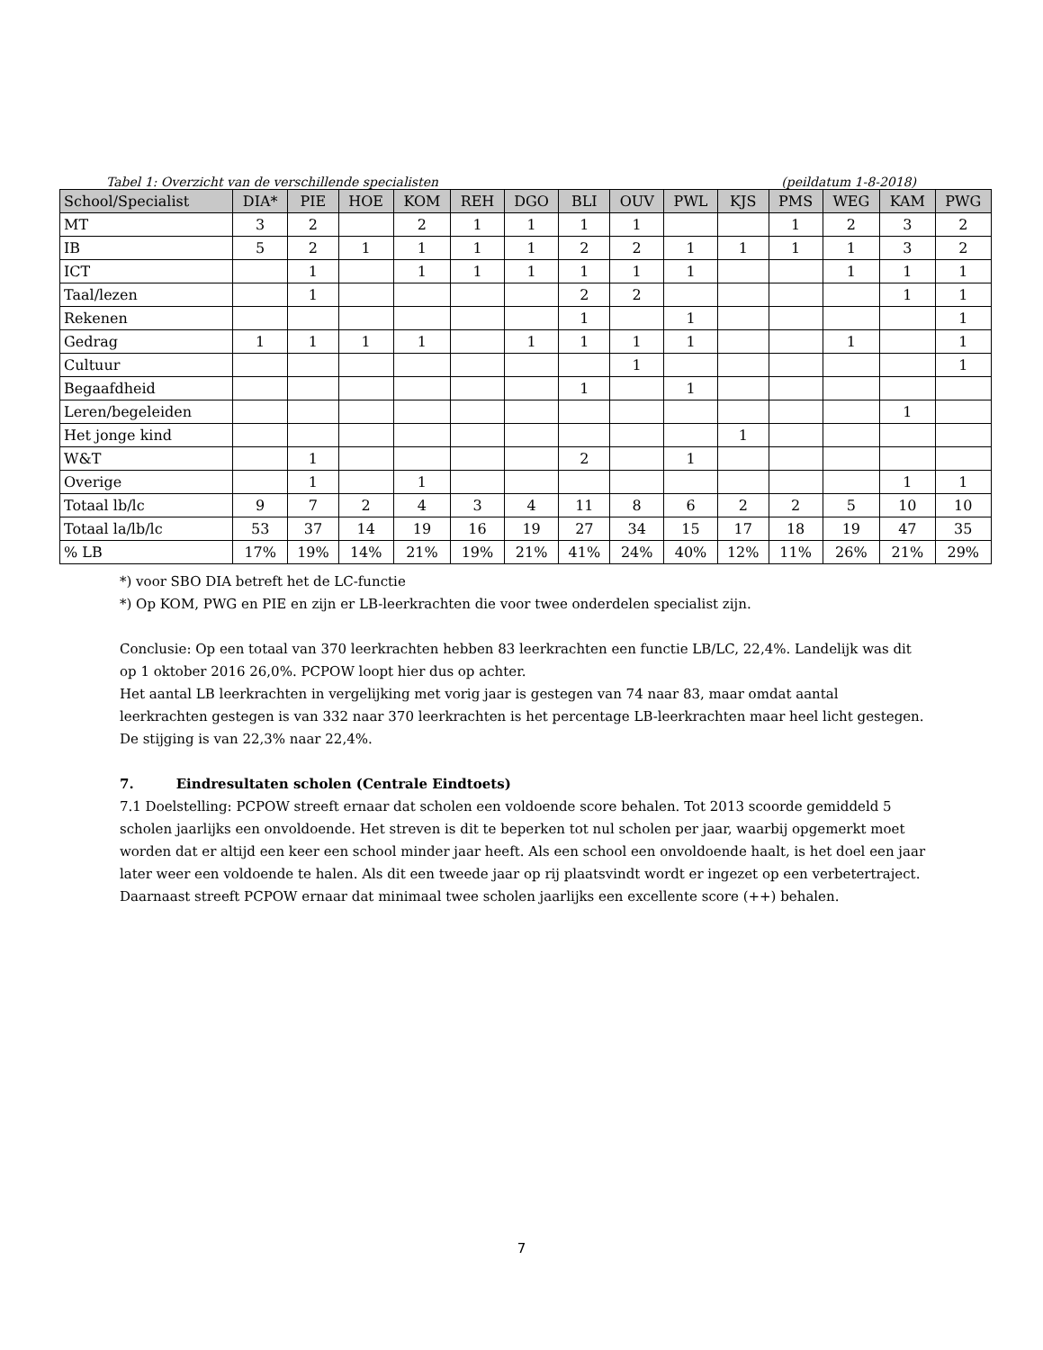Tabel 1: Overzicht van de verschillende specialisten (peildatum 1-8-2018)
| School/Specialist | DIA* | PIE | HOE | KOM | REH | DGO | BLI | OUV | PWL | KJS | PMS | WEG | KAM | PWG |
| --- | --- | --- | --- | --- | --- | --- | --- | --- | --- | --- | --- | --- | --- | --- |
| MT | 3 | 2 | | 2 | 1 | 1 | 1 | 1 | | | 1 | 2 | 3 | 2 |
| IB | 5 | 2 | 1 | 1 | 1 | 1 | 2 | 2 | 1 | 1 | 1 | 1 | 3 | 2 |
| ICT | | 1 | | 1 | 1 | 1 | 1 | 1 | 1 | | | 1 | 1 | 1 |
| Taal/lezen | | 1 | | | | | 2 | 2 | | | | | 1 | 1 |
| Rekenen | | | | | | | 1 | | 1 | | | | | 1 |
| Gedrag | 1 | 1 | 1 | 1 | | 1 | 1 | 1 | 1 | | | 1 | | 1 |
| Cultuur | | | | | | | | 1 | | | | | | 1 |
| Begaafdheid | | | | | | | 1 | | 1 | | | | | |
| Leren/begeleiden | | | | | | | | | | | | | 1 | |
| Het jonge kind | | | | | | | | | | 1 | | | | |
| W&T | | 1 | | | | | 2 | | 1 | | | | | |
| Overige | | 1 | | 1 | | | | | | | | | 1 | 1 |
| Totaal lb/lc | 9 | 7 | 2 | 4 | 3 | 4 | 11 | 8 | 6 | 2 | 2 | 5 | 10 | 10 |
| Totaal la/lb/lc | 53 | 37 | 14 | 19 | 16 | 19 | 27 | 34 | 15 | 17 | 18 | 19 | 47 | 35 |
| % LB | 17% | 19% | 14% | 21% | 19% | 21% | 41% | 24% | 40% | 12% | 11% | 26% | 21% | 29% |
*) voor SBO DIA betreft het de LC-functie
*) Op KOM, PWG en PIE en zijn er LB-leerkrachten die voor twee onderdelen specialist zijn.
Conclusie: Op een totaal van 370 leerkrachten hebben 83 leerkrachten een functie LB/LC, 22,4%. Landelijk was dit op 1 oktober 2016 26,0%. PCPOW loopt hier dus op achter.
Het aantal LB leerkrachten in vergelijking met vorig jaar is gestegen van 74 naar 83, maar omdat aantal leerkrachten gestegen is van 332 naar 370 leerkrachten is het percentage LB-leerkrachten maar heel licht gestegen. De stijging is van 22,3% naar 22,4%.
7. Eindresultaten scholen (Centrale Eindtoets)
7.1 Doelstelling: PCPOW streeft ernaar dat scholen een voldoende score behalen. Tot 2013 scoorde gemiddeld 5 scholen jaarlijks een onvoldoende. Het streven is dit te beperken tot nul scholen per jaar, waarbij opgemerkt moet worden dat er altijd een keer een school minder jaar heeft. Als een school een onvoldoende haalt, is het doel een jaar later weer een voldoende te halen. Als dit een tweede jaar op rij plaatsvindt wordt er ingezet op een verbetertraject.
Daarnaast streeft PCPOW ernaar dat minimaal twee scholen jaarlijks een excellente score (++) behalen.
7